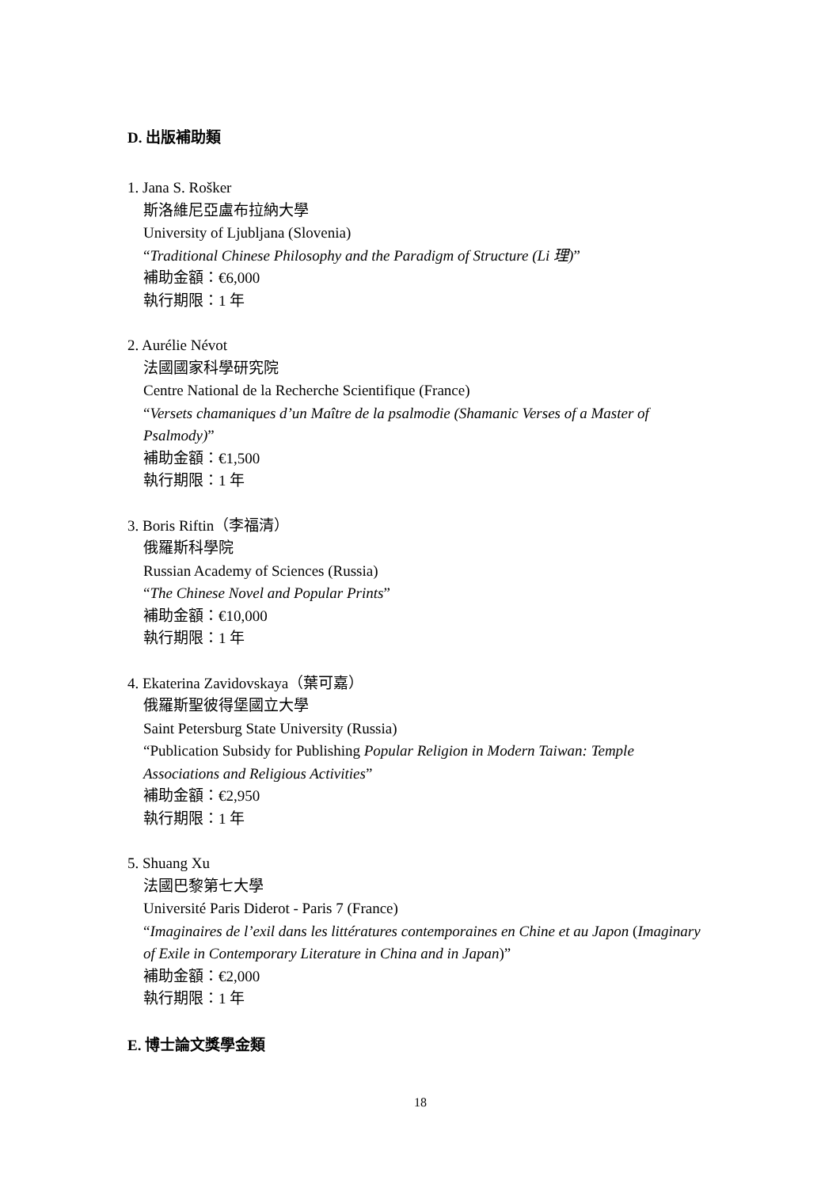D. 出版補助類
1. Jana S. Rošker
斯洛維尼亞盧布拉納大學
University of Ljubljana (Slovenia)
“Traditional Chinese Philosophy and the Paradigm of Structure (Li 理)”
補助金額：€6,000
執行期限：1 年
2. Aurélie Névot
法國國家科學研究院
Centre National de la Recherche Scientifique (France)
“Versets chamaniques d’un Maître de la psalmodie (Shamanic Verses of a Master of Psalmody)”
補助金額：€1,500
執行期限：1 年
3. Boris Riftin（李福清）
俄羅斯科學院
Russian Academy of Sciences (Russia)
“The Chinese Novel and Popular Prints”
補助金額：€10,000
執行期限：1 年
4. Ekaterina Zavidovskaya（葉可嘉）
俄羅斯聖彼得堡國立大學
Saint Petersburg State University (Russia)
“Publication Subsidy for Publishing Popular Religion in Modern Taiwan: Temple Associations and Religious Activities”
補助金額：€2,950
執行期限：1 年
5. Shuang Xu
法國巴黎第七大學
Université Paris Diderot - Paris 7 (France)
“Imaginaires de l’exil dans les littératures contemporaines en Chine et au Japon (Imaginary of Exile in Contemporary Literature in China and in Japan)”
補助金額：€2,000
執行期限：1 年
E. 博士論文獎學金類
18